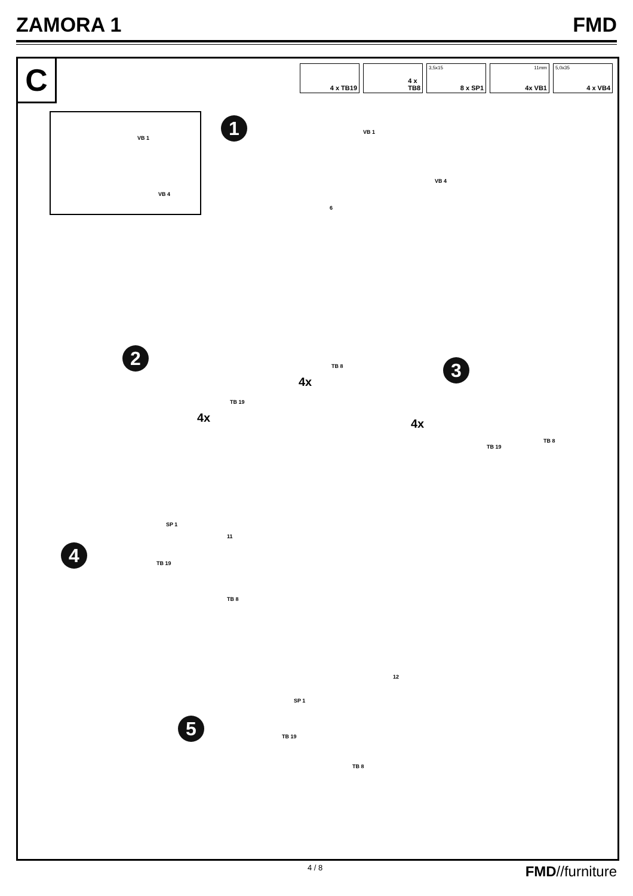ZAMORA 1 FMD
C
4 x TB19
4 x
TB8
3,5x15
8 x SP1
11mm
4x VB1
5,0x35
4 x VB4
VB 1
VB 4
1 VB 1
VB 4
6
2 TB 8
4x
TB 19
4x
3
4x
TB 19
TB 8
SP 1
11
4 TB 19
TB 8
12
SP 1
5 TB 19
TB 8
4 / 8 FMD//furniture